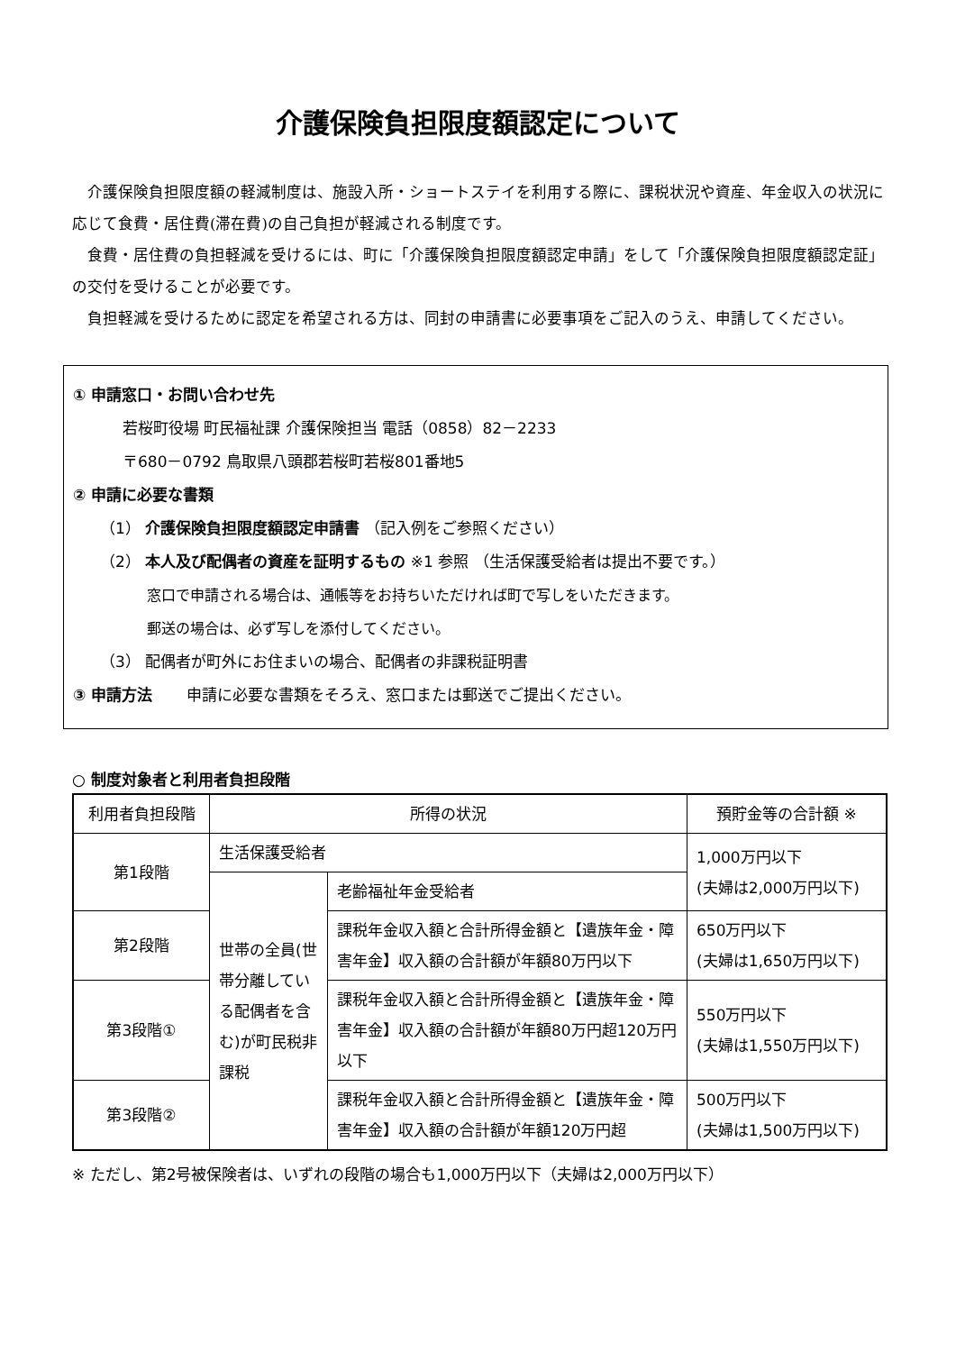介護保険負担限度額認定について
介護保険負担限度額の軽減制度は、施設入所・ショートステイを利用する際に、課税状況や資産、年金収入の状況に応じて食費・居住費(滞在費)の自己負担が軽減される制度です。
食費・居住費の負担軽減を受けるには、町に「介護保険負担限度額認定申請」をして「介護保険負担限度額認定証」の交付を受けることが必要です。
負担軽減を受けるために認定を希望される方は、同封の申請書に必要事項をご記入のうえ、申請してください。
① 申請窓口・お問い合わせ先
若桜町役場 町民福祉課 介護保険担当 電話（0858）82－2233
〒680－0792 鳥取県八頭郡若桜町若桜801番地5
② 申請に必要な書類
（1） 介護保険負担限度額認定申請書 （記入例をご参照ください）
（2） 本人及び配偶者の資産を証明するもの ※1 参照 （生活保護受給者は提出不要です。）
窓口で申請される場合は、通帳等をお持ちいただければ町で写しをいただきます。
郵送の場合は、必ず写しを添付してください。
（3） 配偶者が町外にお住まいの場合、配偶者の非課税証明書
③ 申請方法 申請に必要な書類をそろえ、窓口または郵送でご提出ください。
○ 制度対象者と利用者負担段階
| 利用者負担段階 | 所得の状況 | | 預貯金等の合計額 ※ |
| --- | --- | --- | --- |
| 第1段階 | 生活保護受給者 | | 1,000万円以下 (夫婦は2,000万円以下) |
| | 世帯の全員(世帯分離している配偶者を含む)が町民税非課税 | 老齢福祉年金受給者 | |
| 第2段階 | | 課税年金収入額と合計所得金額と【遺族年金・障害年金】収入額の合計額が年額80万円以下 | 650万円以下 (夫婦は1,650万円以下) |
| 第3段階① | | 課税年金収入額と合計所得金額と【遺族年金・障害年金】収入額の合計額が年額80万円超120万円以下 | 550万円以下 (夫婦は1,550万円以下) |
| 第3段階② | | 課税年金収入額と合計所得金額と【遺族年金・障害年金】収入額の合計額が年額120万円超 | 500万円以下 (夫婦は1,500万円以下) |
※ ただし、第2号被保険者は、いずれの段階の場合も1,000万円以下（夫婦は2,000万円以下）